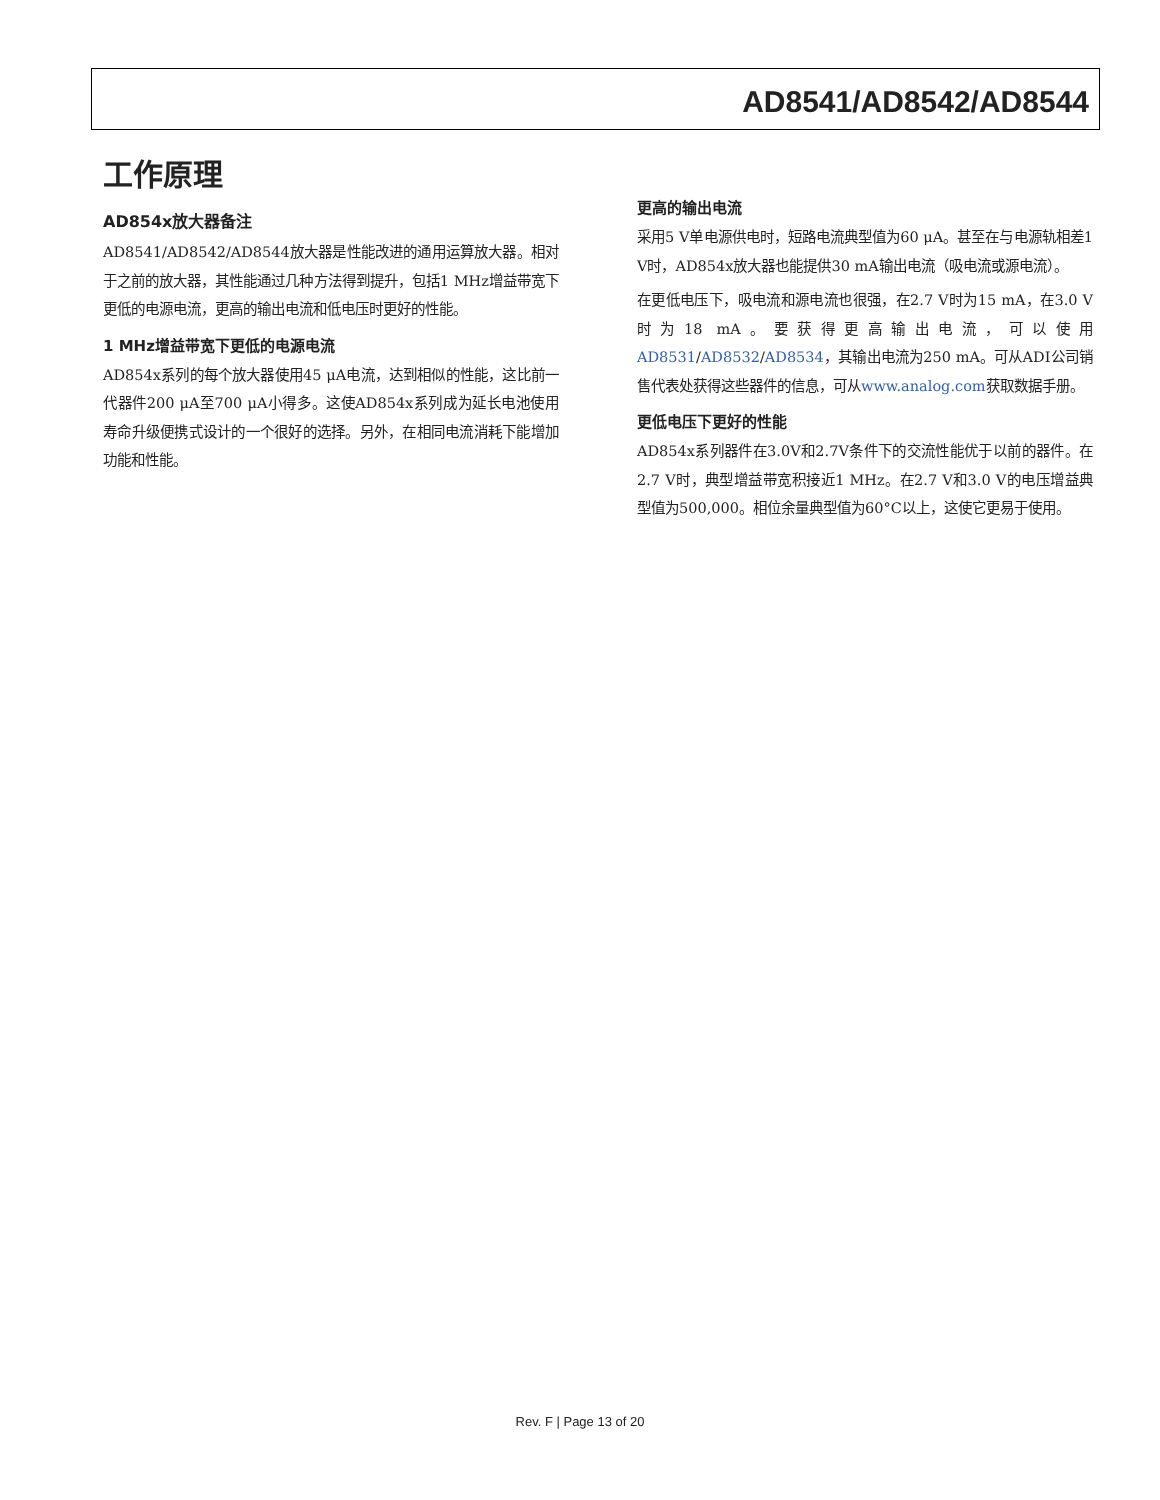AD8541/AD8542/AD8544
工作原理
AD854x放大器备注
AD8541/AD8542/AD8544放大器是性能改进的通用运算放大器。相对于之前的放大器，其性能通过几种方法得到提升，包括1 MHz增益带宽下更低的电源电流，更高的输出电流和低电压时更好的性能。
1 MHz增益带宽下更低的电源电流
AD854x系列的每个放大器使用45 μA电流，达到相似的性能，这比前一代器件200 μA至700 μA小得多。这使AD854x系列成为延长电池使用寿命升级便携式设计的一个很好的选择。另外，在相同电流消耗下能增加功能和性能。
更高的输出电流
采用5 V单电源供电时，短路电流典型值为60 μA。甚至在与电源轨相差1 V时，AD854x放大器也能提供30 mA输出电流（吸电流或源电流）。
在更低电压下，吸电流和源电流也很强，在2.7 V时为15 mA，在3.0 V时为18 mA。要获得更高输出电流，可以使用AD8531/AD8532/AD8534，其输出电流为250 mA。可从ADI公司销售代表处获得这些器件的信息，可从www.analog.com获取数据手册。
更低电压下更好的性能
AD854x系列器件在3.0V和2.7V条件下的交流性能优于以前的器件。在2.7 V时，典型增益带宽积接近1 MHz。在2.7 V和3.0 V的电压增益典型值为500,000。相位余量典型值为60°C以上，这使它更易于使用。
Rev. F | Page 13 of 20